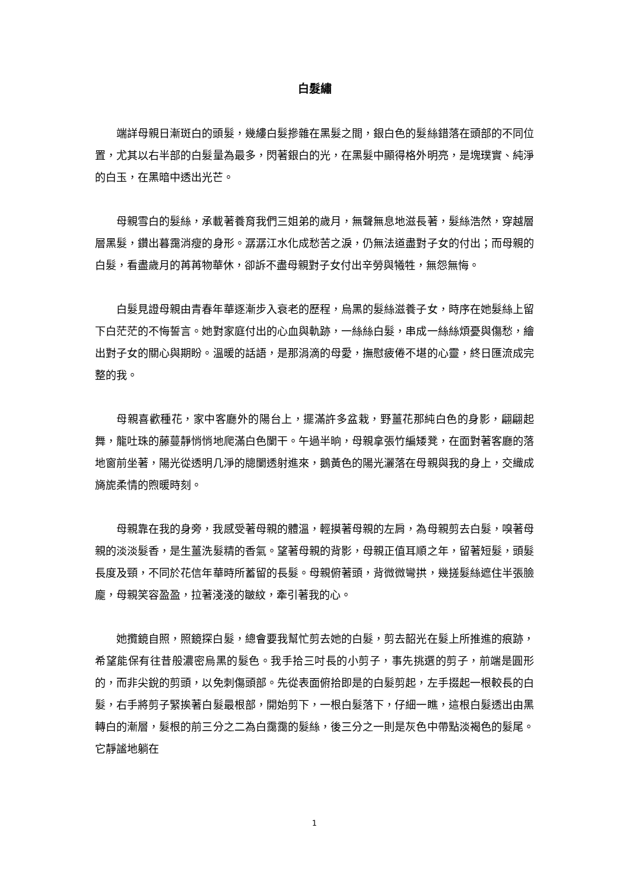白髮繡
端詳母親日漸斑白的頭髮，幾縷白髮摻雜在黑髮之間，銀白色的髮絲錯落在頭部的不同位置，尤其以右半部的白髮量為最多，閃著銀白的光，在黑髮中顯得格外明亮，是塊璞實、純淨的白玉，在黑暗中透出光芒。
母親雪白的髮絲，承載著養育我們三姐弟的歲月，無聲無息地滋長著，髮絲浩然，穿越層層黑髮，鑽出暮靄消瘦的身形。潺潺江水化成愁苦之淚，仍無法道盡對子女的付出；而母親的白髮，看盡歲月的苒苒物華休，卻訴不盡母親對子女付出辛勞與犧牲，無怨無悔。
白髮見證母親由青春年華逐漸步入衰老的歷程，烏黑的髮絲滋養子女，時序在她髮絲上留下白茫茫的不悔誓言。她對家庭付出的心血與軌跡，一絲絲白髮，串成一絲絲煩憂與傷愁，繪出對子女的關心與期盼。溫暖的話語，是那涓滴的母愛，撫慰疲倦不堪的心靈，終日匯流成完整的我。
母親喜歡種花，家中客廳外的陽台上，擺滿許多盆栽，野薑花那純白色的身影，翩翩起舞，龍吐珠的藤蔓靜悄悄地爬滿白色闌干。午過半晌，母親拿張竹編矮凳，在面對著客廳的落地窗前坐著，陽光從透明几淨的牕闌透射進來，鵝黃色的陽光灑落在母親與我的身上，交織成旖旎柔情的煦暖時刻。
母親靠在我的身旁，我感受著母親的體溫，輕摸著母親的左肩，為母親剪去白髮，嗅著母親的淡淡髮香，是生薑洗髮精的香氣。望著母親的背影，母親正值耳順之年，留著短髮，頭髮長度及頸，不同於花信年華時所蓄留的長髮。母親俯著頭，背微微彎拱，幾搓髮絲遮住半張臉龐，母親笑容盈盈，拉著淺淺的皺紋，牽引著我的心。
她攬鏡自照，照鏡探白髮，總會要我幫忙剪去她的白髮，剪去韶光在髮上所推進的痕跡，希望能保有往昔般濃密烏黑的髮色。我手拾三吋長的小剪子，事先挑選的剪子，前端是圓形的，而非尖銳的剪頭，以免刺傷頭部。先從表面俯拾即是的白髮剪起，左手掇起一根較長的白髮，右手將剪子緊挨著白髮最根部，開始剪下，一根白髮落下，仔細一瞧，這根白髮透出由黑轉白的漸層，髮根的前三分之二為白靄靄的髮絲，後三分之一則是灰色中帶點淡褐色的髮尾。它靜謐地躺在
1